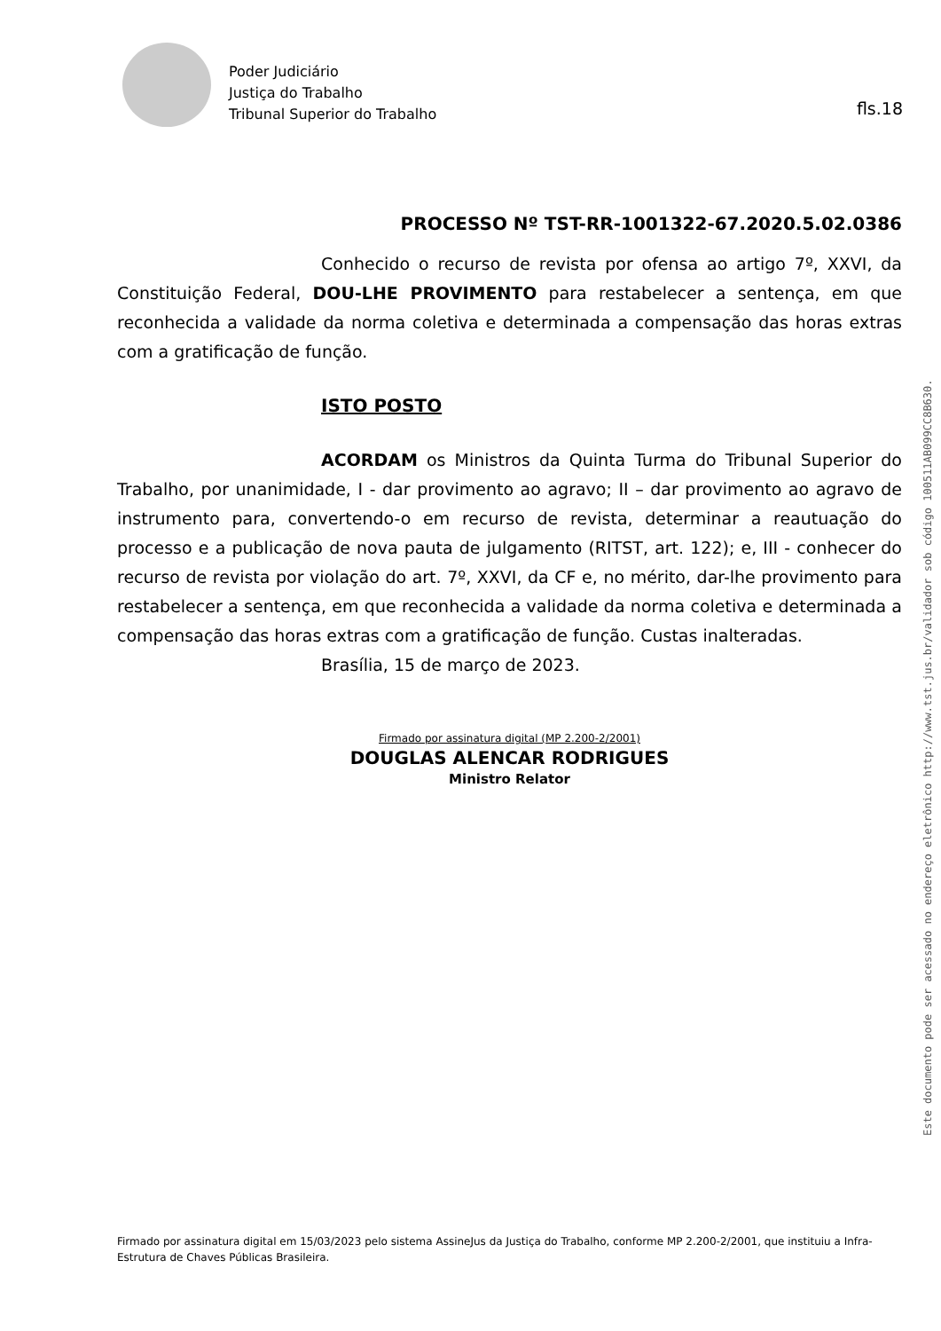Poder Judiciário
Justiça do Trabalho
Tribunal Superior do Trabalho
fls.18
PROCESSO Nº TST-RR-1001322-67.2020.5.02.0386
Conhecido o recurso de revista por ofensa ao artigo 7º, XXVI, da Constituição Federal, DOU-LHE PROVIMENTO para restabelecer a sentença, em que reconhecida a validade da norma coletiva e determinada a compensação das horas extras com a gratificação de função.
ISTO POSTO
ACORDAM os Ministros da Quinta Turma do Tribunal Superior do Trabalho, por unanimidade, I - dar provimento ao agravo; II – dar provimento ao agravo de instrumento para, convertendo-o em recurso de revista, determinar a reautuação do processo e a publicação de nova pauta de julgamento (RITST, art. 122); e, III - conhecer do recurso de revista por violação do art. 7º, XXVI, da CF e, no mérito, dar-lhe provimento para restabelecer a sentença, em que reconhecida a validade da norma coletiva e determinada a compensação das horas extras com a gratificação de função. Custas inalteradas.
Brasília, 15 de março de 2023.
Firmado por assinatura digital (MP 2.200-2/2001)
DOUGLAS ALENCAR RODRIGUES
Ministro Relator
Este documento pode ser acessado no endereço eletrônico http://www.tst.jus.br/validador sob código 100511AB099CC8B630.
Firmado por assinatura digital em 15/03/2023 pelo sistema AssineJus da Justiça do Trabalho, conforme MP 2.200-2/2001, que instituiu a Infra-Estrutura de Chaves Públicas Brasileira.